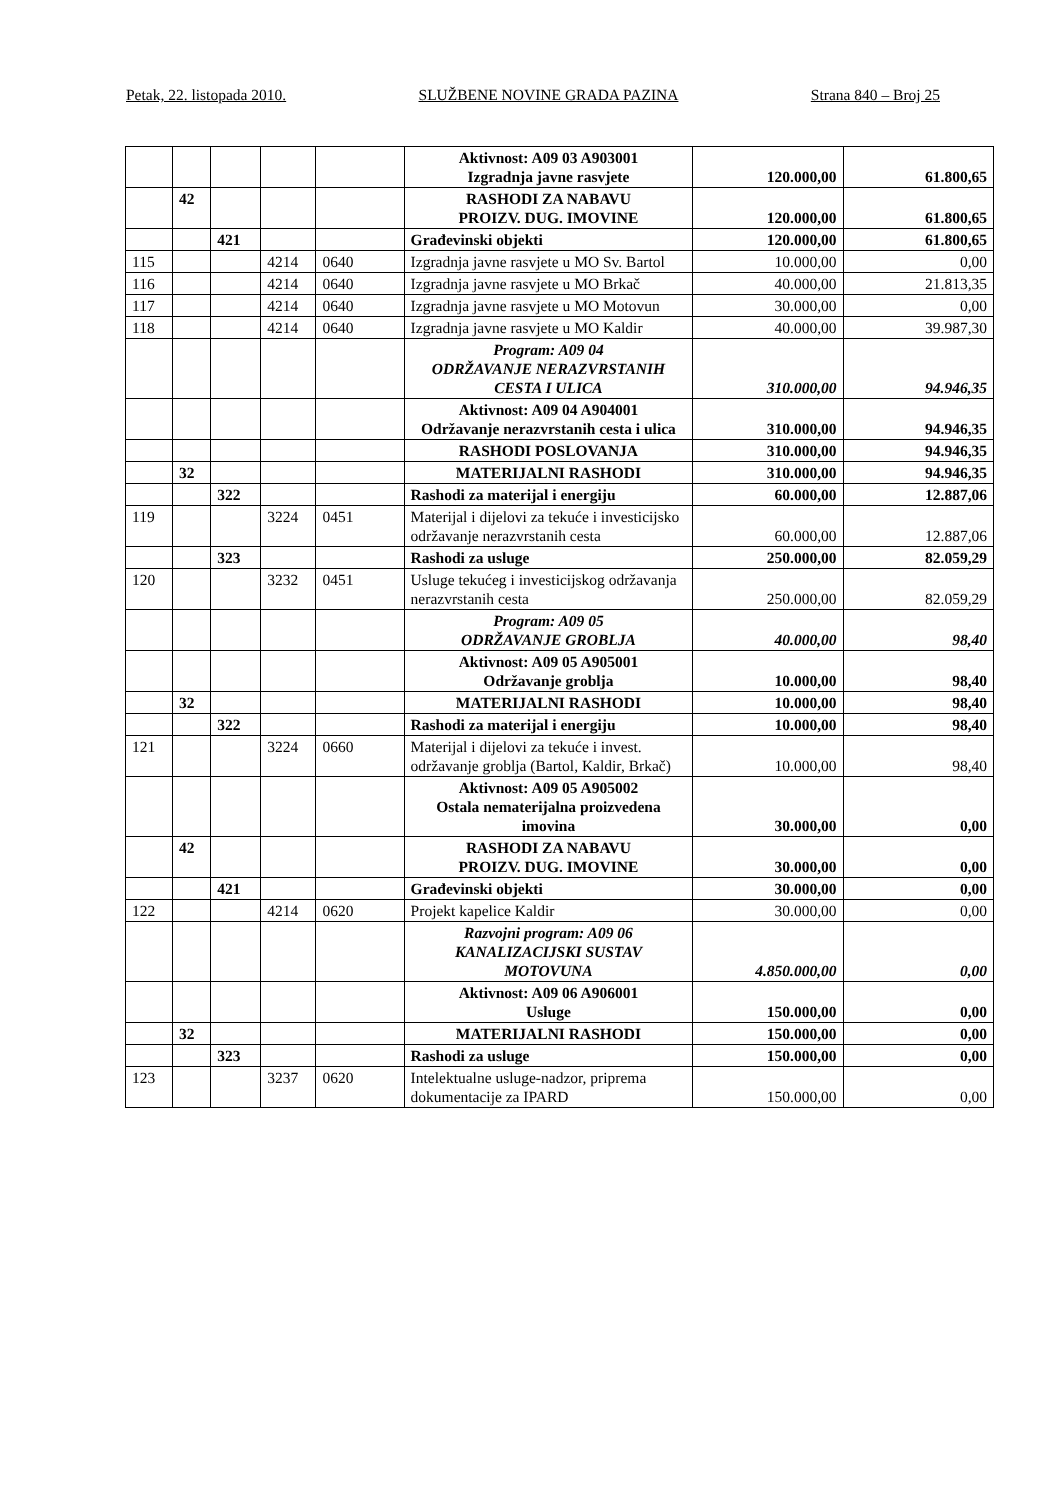Petak, 22. listopada 2010. SLUŽBENE NOVINE GRADA PAZINA Strana 840 – Broj 25
| | | | | | Aktivnost: A09 03 A903001 Izgradnja javne rasvjete | 120.000,00 | 61.800,65 |
| | 42 | | | | RASHODI ZA NABAVU PROIZV. DUG. IMOVINE | 120.000,00 | 61.800,65 |
| | | 421 | | | Građevinski objekti | 120.000,00 | 61.800,65 |
| 115 | | | 4214 | 0640 | Izgradnja javne rasvjete u MO Sv. Bartol | 10.000,00 | 0,00 |
| 116 | | | 4214 | 0640 | Izgradnja javne rasvjete u MO Brkač | 40.000,00 | 21.813,35 |
| 117 | | | 4214 | 0640 | Izgradnja javne rasvjete u MO Motovun | 30.000,00 | 0,00 |
| 118 | | | 4214 | 0640 | Izgradnja javne rasvjete u MO Kaldir | 40.000,00 | 39.987,30 |
| | | | | | Program: A09 04 ODRŽAVANJE NERAZVRSTANIH CESTA I ULICA | 310.000,00 | 94.946,35 |
| | | | | | Aktivnost: A09 04 A904001 Održavanje nerazvrstanih cesta i ulica | 310.000,00 | 94.946,35 |
| | | | | | RASHODI POSLOVANJA | 310.000,00 | 94.946,35 |
| | 32 | | | | MATERIJALNI RASHODI | 310.000,00 | 94.946,35 |
| | | 322 | | | Rashodi za materijal i energiju | 60.000,00 | 12.887,06 |
| 119 | | | 3224 | 0451 | Materijal i dijelovi za tekuće i investicijsko održavanje nerazvrstanih cesta | 60.000,00 | 12.887,06 |
| | | 323 | | | Rashodi za usluge | 250.000,00 | 82.059,29 |
| 120 | | | 3232 | 0451 | Usluge tekućeg i investicijskog održavanja nerazvrstanih cesta | 250.000,00 | 82.059,29 |
| | | | | | Program: A09 05 ODRŽAVANJE GROBLJA | 40.000,00 | 98,40 |
| | | | | | Aktivnost: A09 05 A905001 Održavanje groblja | 10.000,00 | 98,40 |
| | 32 | | | | MATERIJALNI RASHODI | 10.000,00 | 98,40 |
| | | 322 | | | Rashodi za materijal i energiju | 10.000,00 | 98,40 |
| 121 | | | 3224 | 0660 | Materijal i dijelovi za tekuće i invest. održavanje groblja (Bartol, Kaldir, Brkač) | 10.000,00 | 98,40 |
| | | | | | Aktivnost: A09 05 A905002 Ostala nematerijalna proizvedena imovina | 30.000,00 | 0,00 |
| | 42 | | | | RASHODI ZA NABAVU PROIZV. DUG. IMOVINE | 30.000,00 | 0,00 |
| | | 421 | | | Građevinski objekti | 30.000,00 | 0,00 |
| 122 | | | 4214 | 0620 | Projekt kapelice Kaldir | 30.000,00 | 0,00 |
| | | | | | Razvojni program: A09 06 KANALIZACIJSKI SUSTAV MOTOVUNA | 4.850.000,00 | 0,00 |
| | | | | | Aktivnost: A09 06 A906001 Usluge | 150.000,00 | 0,00 |
| | 32 | | | | MATERIJALNI RASHODI | 150.000,00 | 0,00 |
| | | 323 | | | Rashodi za usluge | 150.000,00 | 0,00 |
| 123 | | | 3237 | 0620 | Intelektualne usluge-nadzor, priprema dokumentacije za IPARD | 150.000,00 | 0,00 |